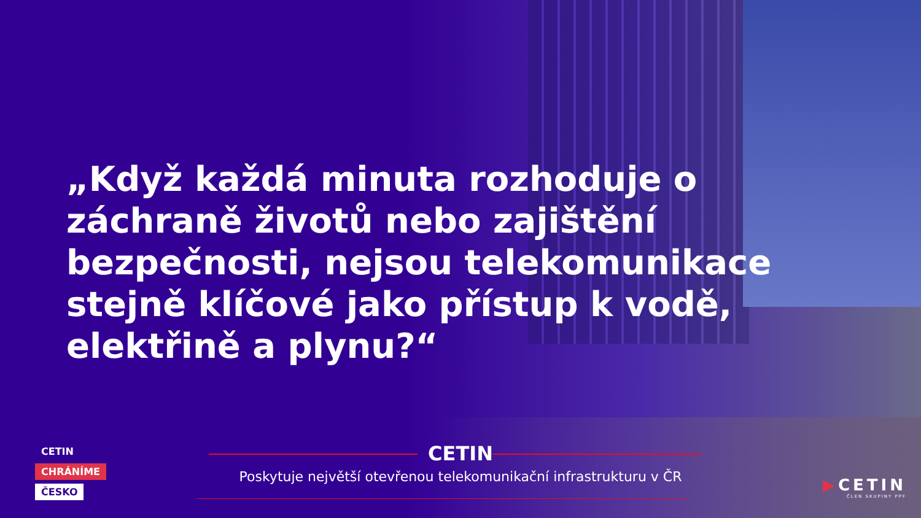„Když každá minuta rozhoduje o záchraně životů nebo zajištění bezpečnosti, nejsou telekomunikace stejně klíčové jako přístup k vodě, elektřině a plynu?“
CETIN
CHRÁNÍME
ČESKO
CETIN
Poskytuje největší otevřenou telekomunikační infrastrukturu v ČR
▶CETIN
ČLEN SKUPINY PPF